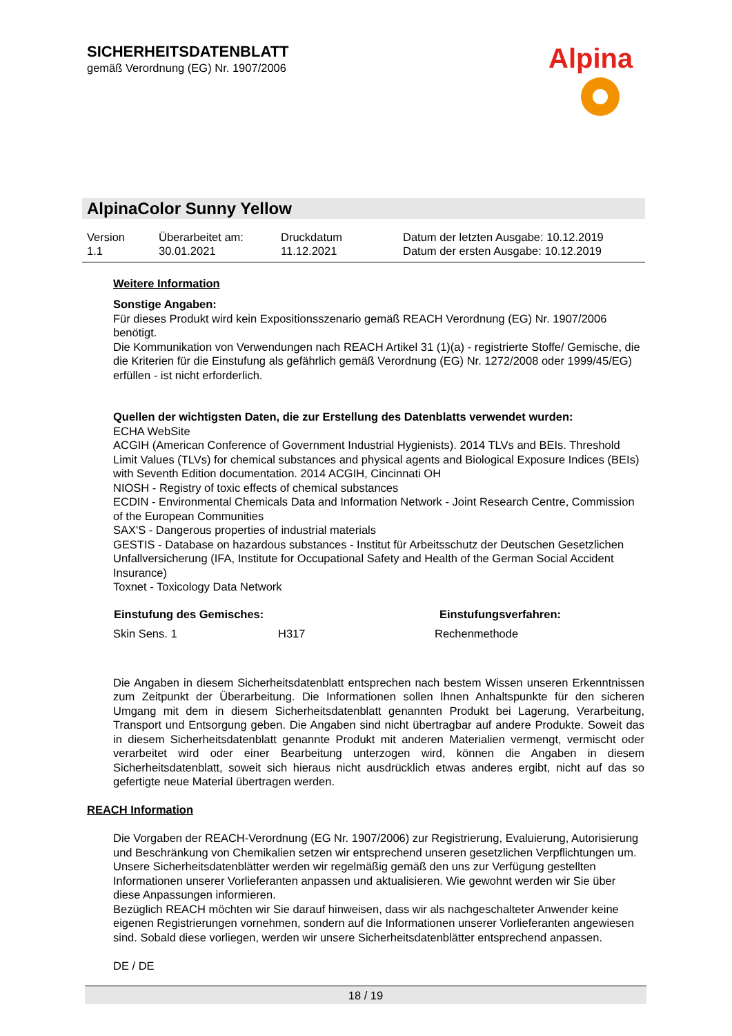SICHERHEITSDATENBLATT
gemäß Verordnung (EG) Nr. 1907/2006
Alpina
AlpinaColor Sunny Yellow
| Version 1.1 | Überarbeitet am: 30.01.2021 | Druckdatum 11.12.2021 | Datum der letzten Ausgabe: 10.12.2019 Datum der ersten Ausgabe: 10.12.2019 |
Weitere Information
Sonstige Angaben:
Für dieses Produkt wird kein Expositionsszenario gemäß REACH Verordnung (EG) Nr. 1907/2006 benötigt.
Die Kommunikation von Verwendungen nach REACH Artikel 31 (1)(a) - registrierte Stoffe/ Gemische, die die Kriterien für die Einstufung als gefährlich gemäß Verordnung (EG) Nr. 1272/2008 oder 1999/45/EG) erfüllen - ist nicht erforderlich.
Quellen der wichtigsten Daten, die zur Erstellung des Datenblatts verwendet wurden:
ECHA WebSite
ACGIH (American Conference of Government Industrial Hygienists). 2014 TLVs and BEIs. Threshold Limit Values (TLVs) for chemical substances and physical agents and Biological Exposure Indices (BEIs) with Seventh Edition documentation. 2014 ACGIH, Cincinnati OH
NIOSH - Registry of toxic effects of chemical substances
ECDIN - Environmental Chemicals Data and Information Network - Joint Research Centre, Commission of the European Communities
SAX'S - Dangerous properties of industrial materials
GESTIS - Database on hazardous substances - Institut für Arbeitsschutz der Deutschen Gesetzlichen Unfallversicherung (IFA, Institute for Occupational Safety and Health of the German Social Accident Insurance)
Toxnet - Toxicology Data Network
| Einstufung des Gemisches: | | Einstufungsverfahren: |
| --- | --- | --- |
| Skin Sens. 1 | H317 | Rechenmethode |
Die Angaben in diesem Sicherheitsdatenblatt entsprechen nach bestem Wissen unseren Erkenntnissen zum Zeitpunkt der Überarbeitung. Die Informationen sollen Ihnen Anhaltspunkte für den sicheren Umgang mit dem in diesem Sicherheitsdatenblatt genannten Produkt bei Lagerung, Verarbeitung, Transport und Entsorgung geben. Die Angaben sind nicht übertragbar auf andere Produkte. Soweit das in diesem Sicherheitsdatenblatt genannte Produkt mit anderen Materialien vermengt, vermischt oder verarbeitet wird oder einer Bearbeitung unterzogen wird, können die Angaben in diesem Sicherheitsdatenblatt, soweit sich hieraus nicht ausdrücklich etwas anderes ergibt, nicht auf das so gefertigte neue Material übertragen werden.
REACH Information
Die Vorgaben der REACH-Verordnung (EG Nr. 1907/2006) zur Registrierung, Evaluierung, Autorisierung und Beschränkung von Chemikalien setzen wir entsprechend unseren gesetzlichen Verpflichtungen um. Unsere Sicherheitsdatenblätter werden wir regelmäßig gemäß den uns zur Verfügung gestellten Informationen unserer Vorlieferanten anpassen und aktualisieren. Wie gewohnt werden wir Sie über diese Anpassungen informieren.
Bezüglich REACH möchten wir Sie darauf hinweisen, dass wir als nachgeschalteter Anwender keine eigenen Registrierungen vornehmen, sondern auf die Informationen unserer Vorlieferanten angewiesen sind. Sobald diese vorliegen, werden wir unsere Sicherheitsdatenblätter entsprechend anpassen.
DE / DE
18 / 19